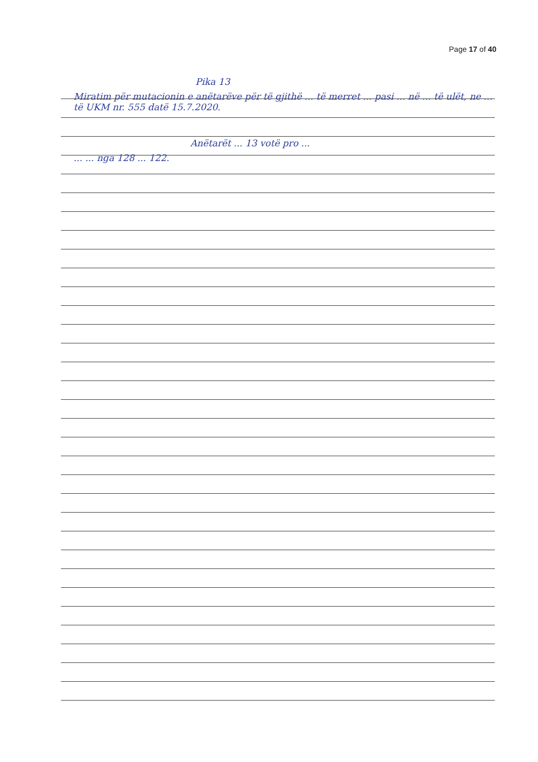Page 17 of 40
Pika 13
Miratim për mutacionin e anëtarëve për të gjithë ... të merret ... pasi ... në ... të ulët, ne ... të UKM nr. 555 datë 15.7.2020.
Anëtarët ... 13 votë pro ...
... ... nga 128 ... 122.